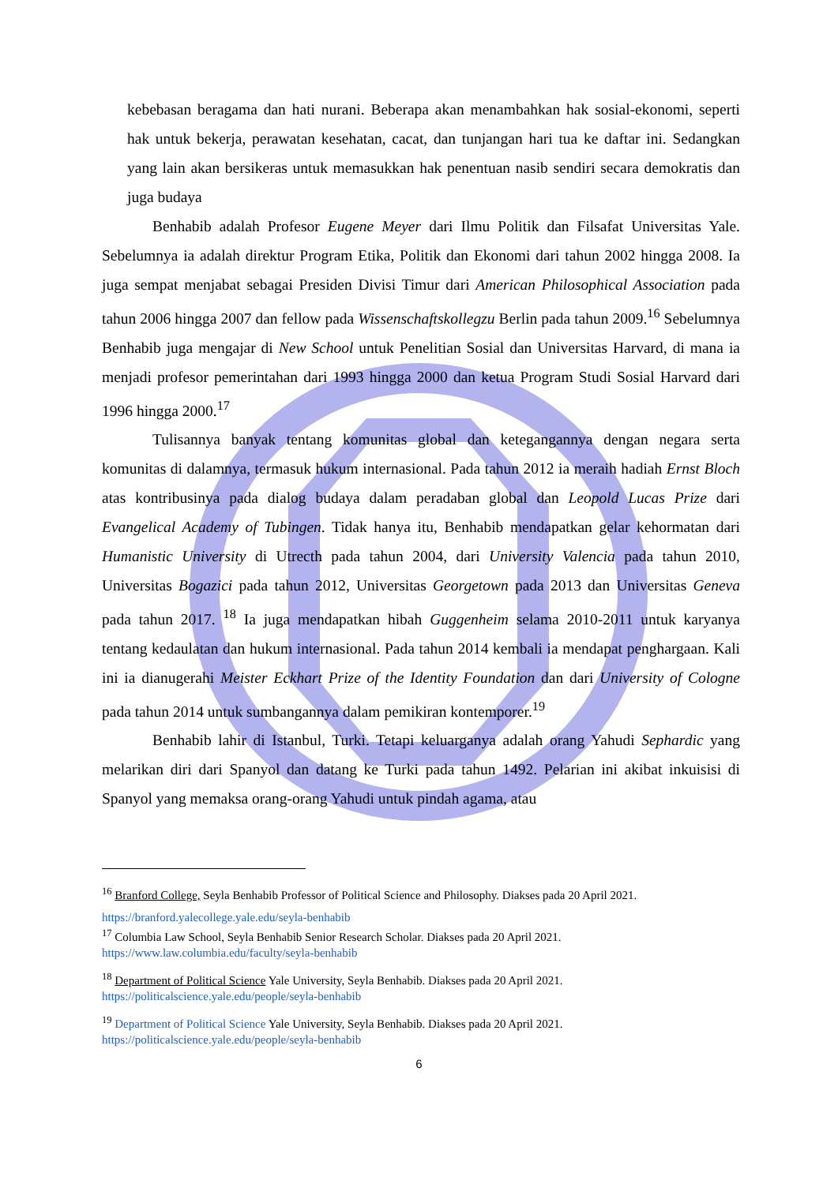kebebasan beragama dan hati nurani. Beberapa akan menambahkan hak sosial-ekonomi, seperti hak untuk bekerja, perawatan kesehatan, cacat, dan tunjangan hari tua ke daftar ini. Sedangkan yang lain akan bersikeras untuk memasukkan hak penentuan nasib sendiri secara demokratis dan juga budaya
Benhabib adalah Profesor Eugene Meyer dari Ilmu Politik dan Filsafat Universitas Yale. Sebelumnya ia adalah direktur Program Etika, Politik dan Ekonomi dari tahun 2002 hingga 2008. Ia juga sempat menjabat sebagai Presiden Divisi Timur dari American Philosophical Association pada tahun 2006 hingga 2007 dan fellow pada Wissenschaftskollegzu Berlin pada tahun 2009.<sup>16</sup> Sebelumnya Benhabib juga mengajar di New School untuk Penelitian Sosial dan Universitas Harvard, di mana ia menjadi profesor pemerintahan dari 1993 hingga 2000 dan ketua Program Studi Sosial Harvard dari 1996 hingga 2000.<sup>17</sup>
Tulisannya banyak tentang komunitas global dan ketegangannya dengan negara serta komunitas di dalamnya, termasuk hukum internasional. Pada tahun 2012 ia meraih hadiah Ernst Bloch atas kontribusinya pada dialog budaya dalam peradaban global dan Leopold Lucas Prize dari Evangelical Academy of Tubingen. Tidak hanya itu, Benhabib mendapatkan gelar kehormatan dari Humanistic University di Utrecth pada tahun 2004, dari University Valencia pada tahun 2010, Universitas Bogazici pada tahun 2012, Universitas Georgetown pada 2013 dan Universitas Geneva pada tahun 2017. <sup>18</sup> Ia juga mendapatkan hibah Guggenheim selama 2010-2011 untuk karyanya tentang kedaulatan dan hukum internasional. Pada tahun 2014 kembali ia mendapat penghargaan. Kali ini ia dianugerahi Meister Eckhart Prize of the Identity Foundation dan dari University of Cologne pada tahun 2014 untuk sumbangannya dalam pemikiran kontemporer.<sup>19</sup>
Benhabib lahir di Istanbul, Turki. Tetapi keluarganya adalah orang Yahudi Sephardic yang melarikan diri dari Spanyol dan datang ke Turki pada tahun 1492. Pelarian ini akibat inkuisisi di Spanyol yang memaksa orang-orang Yahudi untuk pindah agama, atau
<sup>16</sup> Branford College, Seyla Benhabib Professor of Political Science and Philosophy. Diakses pada 20 April 2021.
https://branford.yalecollege.yale.edu/seyla-benhabib
<sup>17</sup> Columbia Law School, Seyla Benhabib Senior Research Scholar. Diakses pada 20 April 2021.
https://www.law.columbia.edu/faculty/seyla-benhabib
<sup>18</sup> Department of Political Science Yale University, Seyla Benhabib. Diakses pada 20 April 2021.
https://politicalscience.yale.edu/people/seyla-benhabib
<sup>19</sup> Department of Political Science Yale University, Seyla Benhabib. Diakses pada 20 April 2021.
https://politicalscience.yale.edu/people/seyla-benhabib
6